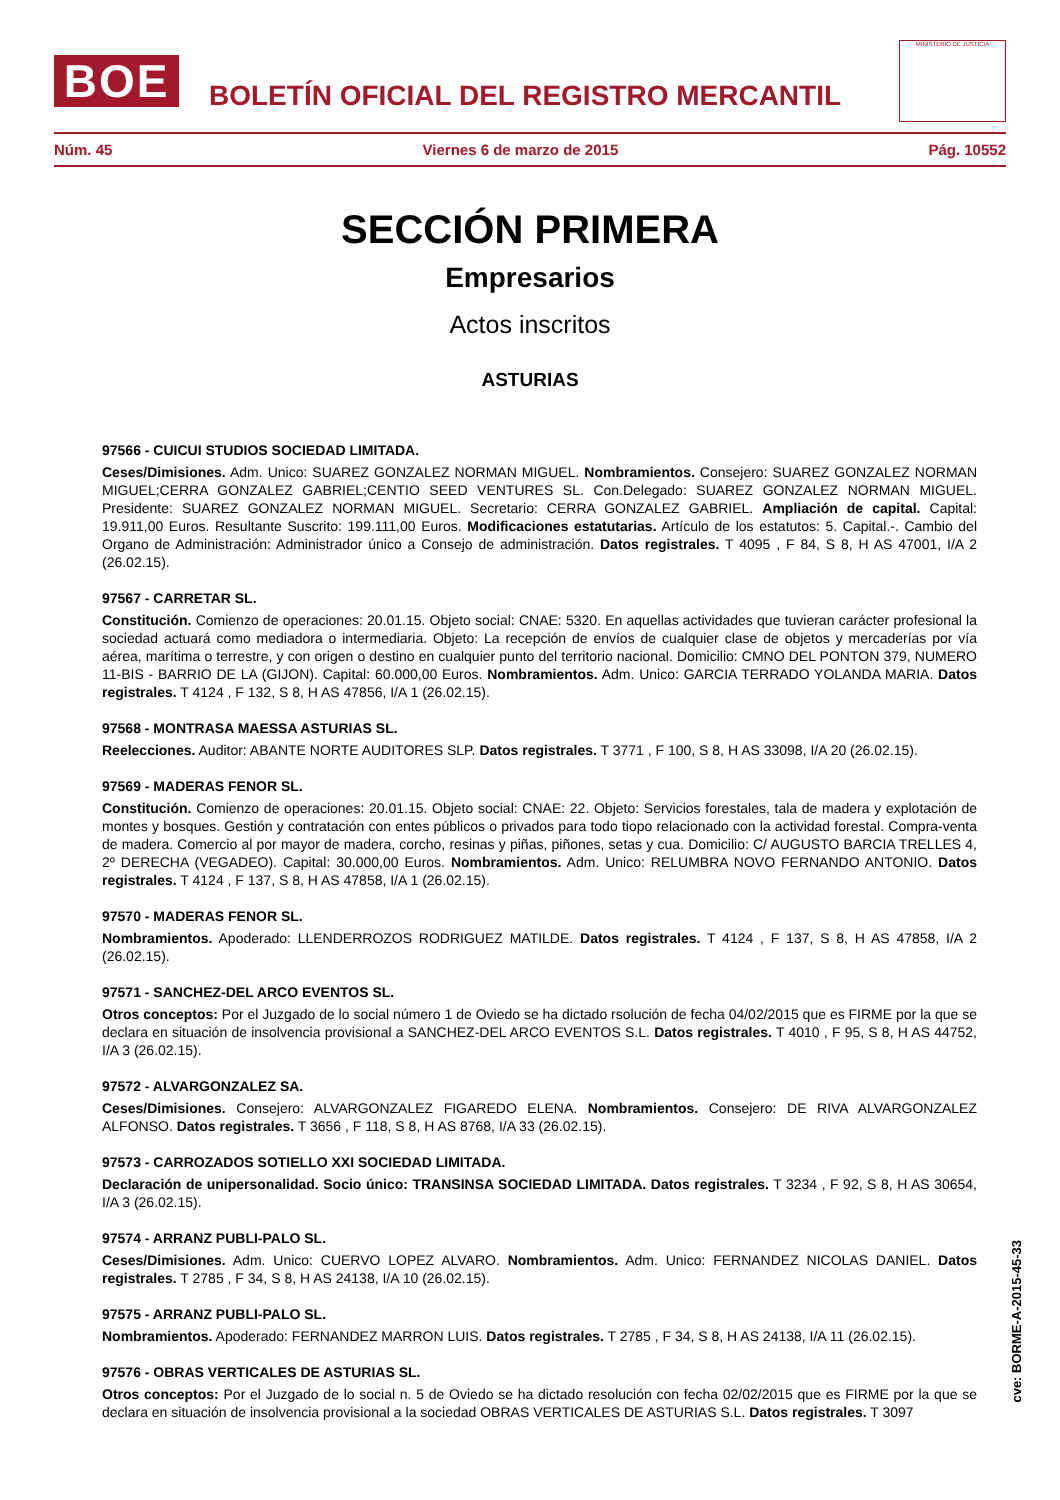BOE
BOLETÍN OFICIAL DEL REGISTRO MERCANTIL
MINISTERIO DE JUSTICIA
Núm. 45 Viernes 6 de marzo de 2015 Pág. 10552
SECCIÓN PRIMERA
Empresarios
Actos inscritos
ASTURIAS
97566 - CUICUI STUDIOS SOCIEDAD LIMITADA.
Ceses/Dimisiones. Adm. Unico: SUAREZ GONZALEZ NORMAN MIGUEL. Nombramientos. Consejero: SUAREZ GONZALEZ NORMAN MIGUEL;CERRA GONZALEZ GABRIEL;CENTIO SEED VENTURES SL. Con.Delegado: SUAREZ GONZALEZ NORMAN MIGUEL. Presidente: SUAREZ GONZALEZ NORMAN MIGUEL. Secretario: CERRA GONZALEZ GABRIEL. Ampliación de capital. Capital: 19.911,00 Euros. Resultante Suscrito: 199.111,00 Euros. Modificaciones estatutarias. Artículo de los estatutos: 5. Capital.-. Cambio del Organo de Administración: Administrador único a Consejo de administración. Datos registrales. T 4095 , F 84, S 8, H AS 47001, I/A 2 (26.02.15).
97567 - CARRETAR SL.
Constitución. Comienzo de operaciones: 20.01.15. Objeto social: CNAE: 5320. En aquellas actividades que tuvieran carácter profesional la sociedad actuará como mediadora o intermediaria. Objeto: La recepción de envíos de cualquier clase de objetos y mercaderías por vía aérea, marítima o terrestre, y con origen o destino en cualquier punto del territorio nacional. Domicilio: CMNO DEL PONTON 379, NUMERO 11-BIS - BARRIO DE LA (GIJON). Capital: 60.000,00 Euros. Nombramientos. Adm. Unico: GARCIA TERRADO YOLANDA MARIA. Datos registrales. T 4124 , F 132, S 8, H AS 47856, I/A 1 (26.02.15).
97568 - MONTRASA MAESSA ASTURIAS SL.
Reelecciones. Auditor: ABANTE NORTE AUDITORES SLP. Datos registrales. T 3771 , F 100, S 8, H AS 33098, I/A 20 (26.02.15).
97569 - MADERAS FENOR SL.
Constitución. Comienzo de operaciones: 20.01.15. Objeto social: CNAE: 22. Objeto: Servicios forestales, tala de madera y explotación de montes y bosques. Gestión y contratación con entes públicos o privados para todo tiopo relacionado con la actividad forestal. Compra-venta de madera. Comercio al por mayor de madera, corcho, resinas y piñas, piñones, setas y cua. Domicilio: C/ AUGUSTO BARCIA TRELLES 4, 2º DERECHA (VEGADEO). Capital: 30.000,00 Euros. Nombramientos. Adm. Unico: RELUMBRA NOVO FERNANDO ANTONIO. Datos registrales. T 4124 , F 137, S 8, H AS 47858, I/A 1 (26.02.15).
97570 - MADERAS FENOR SL.
Nombramientos. Apoderado: LLENDERROZOS RODRIGUEZ MATILDE. Datos registrales. T 4124 , F 137, S 8, H AS 47858, I/A 2 (26.02.15).
97571 - SANCHEZ-DEL ARCO EVENTOS SL.
Otros conceptos: Por el Juzgado de lo social número 1 de Oviedo se ha dictado rsolución de fecha 04/02/2015 que es FIRME por la que se declara en situación de insolvencia provisional a SANCHEZ-DEL ARCO EVENTOS S.L. Datos registrales. T 4010 , F 95, S 8, H AS 44752, I/A 3 (26.02.15).
97572 - ALVARGONZALEZ SA.
Ceses/Dimisiones. Consejero: ALVARGONZALEZ FIGAREDO ELENA. Nombramientos. Consejero: DE RIVA ALVARGONZALEZ ALFONSO. Datos registrales. T 3656 , F 118, S 8, H AS 8768, I/A 33 (26.02.15).
97573 - CARROZADOS SOTIELLO XXI SOCIEDAD LIMITADA.
Declaración de unipersonalidad. Socio único: TRANSINSA SOCIEDAD LIMITADA. Datos registrales. T 3234 , F 92, S 8, H AS 30654, I/A 3 (26.02.15).
97574 - ARRANZ PUBLI-PALO SL.
Ceses/Dimisiones. Adm. Unico: CUERVO LOPEZ ALVARO. Nombramientos. Adm. Unico: FERNANDEZ NICOLAS DANIEL. Datos registrales. T 2785 , F 34, S 8, H AS 24138, I/A 10 (26.02.15).
97575 - ARRANZ PUBLI-PALO SL.
Nombramientos. Apoderado: FERNANDEZ MARRON LUIS. Datos registrales. T 2785 , F 34, S 8, H AS 24138, I/A 11 (26.02.15).
97576 - OBRAS VERTICALES DE ASTURIAS SL.
Otros conceptos: Por el Juzgado de lo social n. 5 de Oviedo se ha dictado resolución con fecha 02/02/2015 que es FIRME por la que se declara en situación de insolvencia provisional a la sociedad OBRAS VERTICALES DE ASTURIAS S.L. Datos registrales. T 3097
cve: BORME-A-2015-45-33